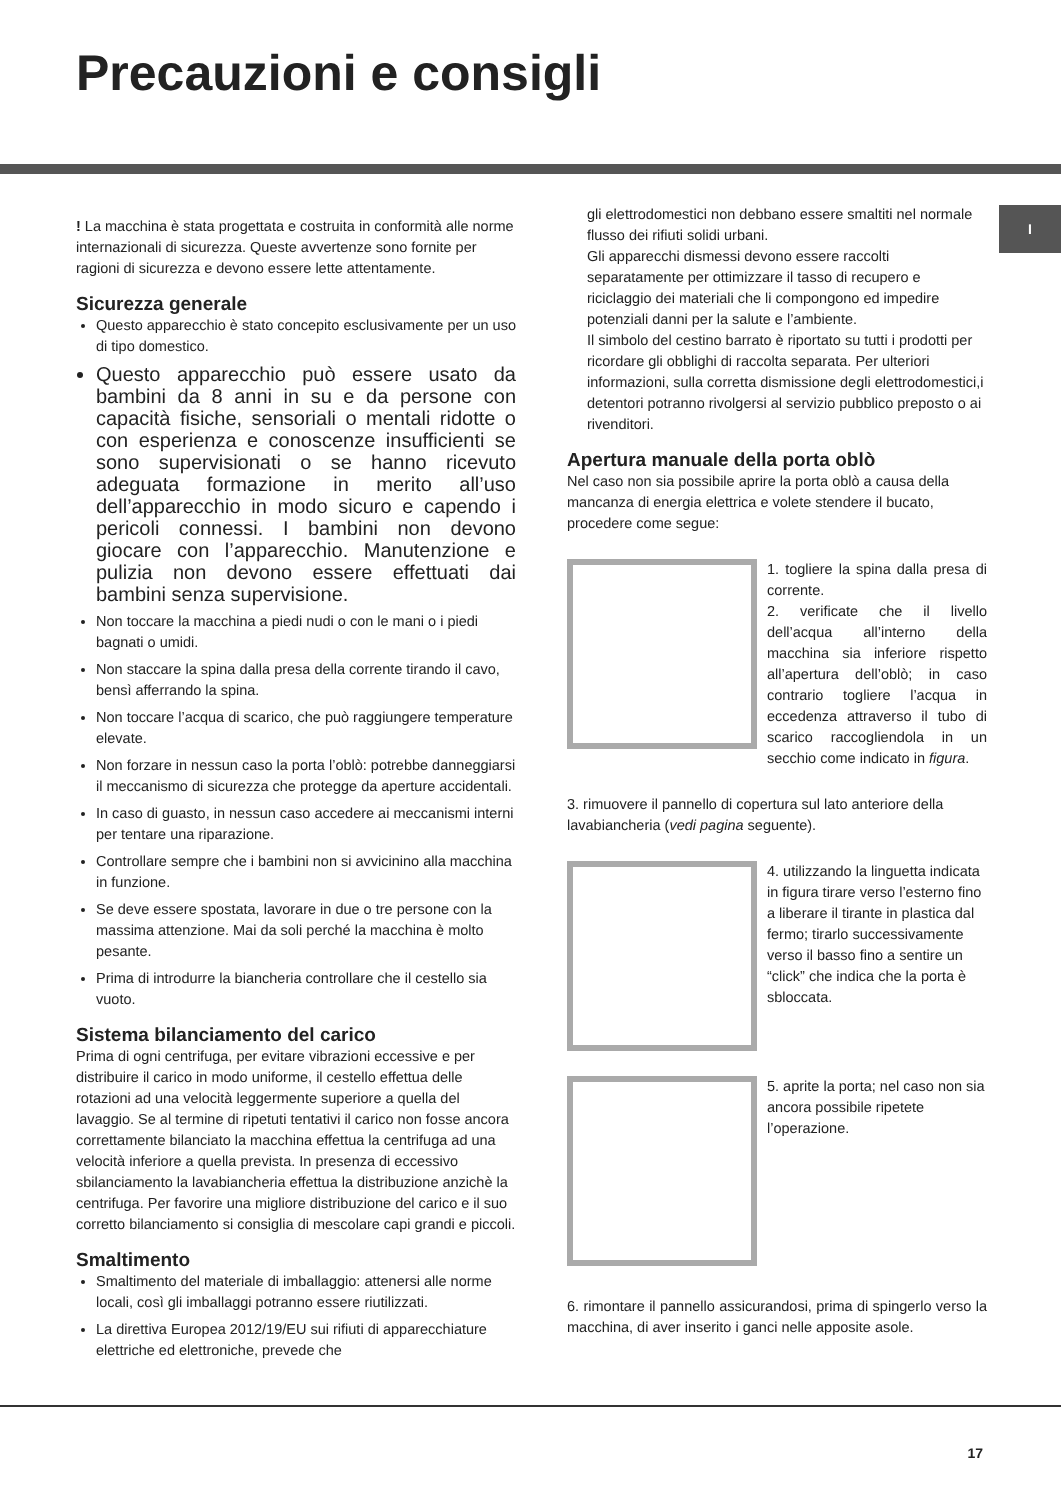Precauzioni e consigli
I
! La macchina è stata progettata e costruita in conformità alle norme internazionali di sicurezza. Queste avvertenze sono fornite per ragioni di sicurezza e devono essere lette attentamente.
Sicurezza generale
Questo apparecchio è stato concepito esclusivamente per un uso di tipo domestico.
Questo apparecchio può essere usato da bambini da 8 anni in su e da persone con capacità fisiche, sensoriali o mentali ridotte o con esperienza e conoscenze insufficienti se sono supervisionati o se hanno ricevuto adeguata formazione in merito all’uso dell’apparecchio in modo sicuro e capendo i pericoli connessi. I bambini non devono giocare con l’apparecchio. Manutenzione e pulizia non devono essere effettuati dai bambini senza supervisione.
Non toccare la macchina a piedi nudi o con le mani o i piedi bagnati o umidi.
Non staccare la spina dalla presa della corrente tirando il cavo, bensì afferrando la spina.
Non toccare l’acqua di scarico, che può raggiungere temperature elevate.
Non forzare in nessun caso la porta l’oblò: potrebbe danneggiarsi il meccanismo di sicurezza che protegge da aperture accidentali.
In caso di guasto, in nessun caso accedere ai meccanismi interni per tentare una riparazione.
Controllare sempre che i bambini non si avvicinino alla macchina in funzione.
Se deve essere spostata, lavorare in due o tre persone con la massima attenzione. Mai da soli perché la macchina è molto pesante.
Prima di introdurre la biancheria controllare che il cestello sia vuoto.
Sistema bilanciamento del carico
Prima di ogni centrifuga, per evitare vibrazioni eccessive e per distribuire il carico in modo uniforme, il cestello effettua delle rotazioni ad una velocità leggermente superiore a quella del lavaggio. Se al termine di ripetuti tentativi il carico non fosse ancora correttamente bilanciato la macchina effettua la centrifuga ad una velocità inferiore a quella prevista. In presenza di eccessivo sbilanciamento la lavabiancheria effettua la distribuzione anzichè la centrifuga. Per favorire una migliore distribuzione del carico e il suo corretto bilanciamento si consiglia di mescolare capi grandi e piccoli.
Smaltimento
Smaltimento del materiale di imballaggio: attenersi alle norme locali, così gli imballaggi potranno essere riutilizzati.
La direttiva Europea 2012/19/EU sui rifiuti di apparecchiature elettriche ed elettroniche, prevede che
gli elettrodomestici non debbano essere smaltiti nel normale flusso dei rifiuti solidi urbani.
Gli apparecchi dismessi devono essere raccolti separatamente per ottimizzare il tasso di recupero e riciclaggio dei materiali che li compongono ed impedire potenziali danni per la salute e l’ambiente.
Il simbolo del cestino barrato è riportato su tutti i prodotti per ricordare gli obblighi di raccolta separata. Per ulteriori informazioni, sulla corretta dismissione degli elettrodomestici,i detentori potranno rivolgersi al servizio pubblico preposto o ai rivenditori.
Apertura manuale della porta oblò
Nel caso non sia possibile aprire la porta oblò a causa della mancanza di energia elettrica e volete stendere il bucato, procedere come segue:
1. togliere la spina dalla presa di corrente.
2. verificate che il livello dell’acqua all’interno della macchina sia inferiore rispetto all’apertura dell’oblò; in caso contrario togliere l’acqua in eccedenza attraverso il tubo di scarico raccogliendola in un secchio come indicato in figura.
3. rimuovere il pannello di copertura sul lato anteriore della lavabiancheria (vedi pagina seguente).
4. utilizzando la linguetta indicata in figura tirare verso l’esterno fino a liberare il tirante in plastica dal fermo; tirarlo successivamente verso il basso fino a sentire un “click” che indica che la porta è sbloccata.
5. aprite la porta; nel caso non sia ancora possibile ripetete l’operazione.
6. rimontare il pannello assicurandosi, prima di spingerlo verso la macchina, di aver inserito i ganci nelle apposite asole.
17